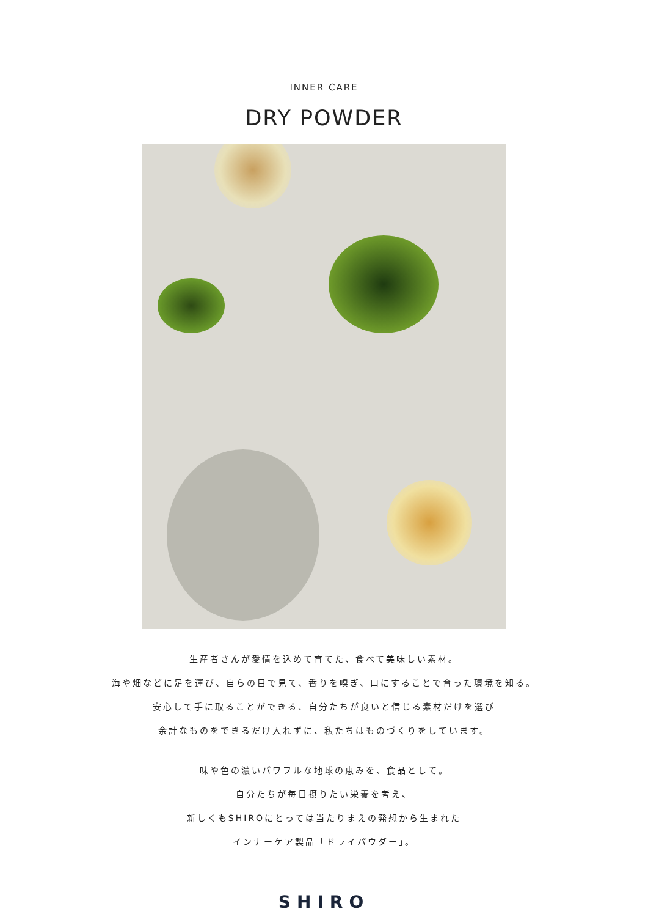INNER CARE
DRY POWDER
生産者さんが愛情を込めて育てた、食べて美味しい素材。
海や畑などに足を運び、自らの目で見て、香りを嗅ぎ、口にすることで育った環境を知る。
安心して手に取ることができる、自分たちが良いと信じる素材だけを選び
余計なものをできるだけ入れずに、私たちはものづくりをしています。
味や色の濃いパワフルな地球の恵みを、食品として。
自分たちが毎日摂りたい栄養を考え、
新しくもSHIROにとっては当たりまえの発想から生まれた
インナーケア製品「ドライパウダー」。
SHIRO